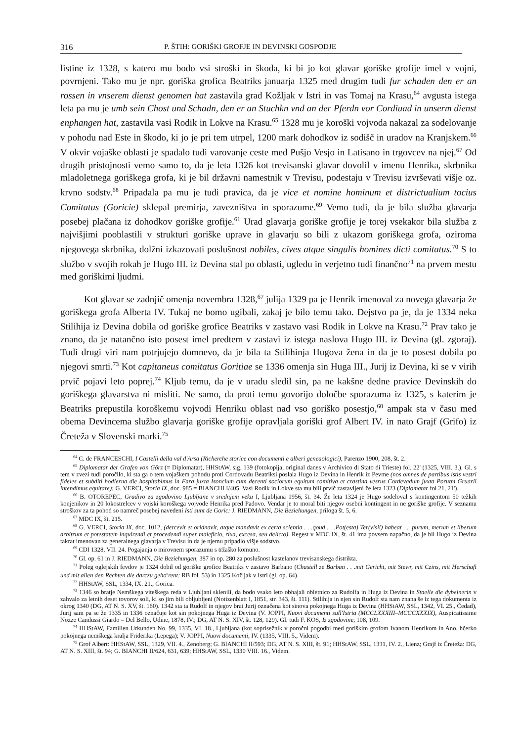316 P. ŠTIH: GORIŠKI GROFJE IN DEVINSKI GOSPODJE
listine iz 1328, s katero mu bodo vsi stroški in škoda, ki bi jo kot glavar goriške grofije imel v vojni, povrnjeni. Tako mu je npr. goriška grofica Beatriks januarja 1325 med drugim tudi fur schaden den er an rossen in vnserem dienst genomen hat zastavila grad Kožljak v Istri in vas Tomaj na Krasu,<sup>64</sup> avgusta istega leta pa mu je umb sein Chost und Schadn, den er an Stuchkn vnd an der Pferdn vor Cordiuad in unserm dienst enphangen hat, zastavila vasi Rodik in Lokve na Krasu.<sup>65</sup> 1328 mu je koroški vojvoda nakazal za sodelovanje v pohodu nad Este in škodo, ki jo je pri tem utrpel, 1200 mark dohodkov iz sodišč in uradov na Kranjskem.<sup>66</sup> V okvir vojaške oblasti je spadalo tudi varovanje ceste med Pušjo Vesjo in Latisano in trgovcev na njej.<sup>67</sup> Od drugih pristojnosti vemo samo to, da je leta 1326 kot trevisanski glavar dovolil v imenu Henrika, skrbnika mladoletnega goriškega grofa, ki je bil državni namestnik v Trevisu, podestaju v Trevisu izvrševati višje oz. krvno sodstv.<sup>68</sup> Pripadala pa mu je tudi pravica, da je vice et nomine hominum et districtualium tocius Comitatus (Goricie) sklepal premirja, zavezništva in sporazume.<sup>69</sup> Vemo tudi, da je bila služba glavarja posebej plačana iz dohodkov goriške grofije.<sup>61</sup> Urad glavarja goriške grofije je torej vsekakor bila služba z najvišjimi pooblastili v strukturi goriške uprave in glavarju so bili z ukazom goriškega grofa, oziroma njegovega skrbnika, dolžni izkazovati poslušnost nobiles, cives atque singulis homines dicti comitatus.<sup>70</sup> S to službo v svojih rokah je Hugo III. iz Devina stal po oblasti, ugledu in verjetno tudi finančno<sup>71</sup> na prvem mestu med goriškimi ljudmi.
Kot glavar se zadnjič omenja novembra 1328,<sup>67</sup> julija 1329 pa je Henrik imenoval za novega glavarja že goriškega grofa Alberta IV. Tukaj ne bomo ugibali, zakaj je bilo temu tako. Dejstvo pa je, da je 1334 neka Stilihija iz Devina dobila od goriške grofice Beatriks v zastavo vasi Rodik in Lokve na Krasu.<sup>72</sup> Prav tako je znano, da je natančno isto posest imel predtem v zastavi iz istega naslova Hugo III. iz Devina (gl. zgoraj). Tudi drugi viri nam potrjujejo domnevo, da je bila ta Stilihinja Hugova žena in da je to posest dobila po njegovi smrti.<sup>73</sup> Kot capitaneus comitatus Goritiae se 1336 omenja sin Huga III., Jurij iz Devina, ki se v virih prvič pojavi leto poprej.<sup>74</sup> Kljub temu, da je v uradu sledil sin, pa ne kakšne dedne pravice Devinskih do goriškega glavarstva ni misliti. Ne samo, da proti temu govorijo določbe sporazuma iz 1325, s katerim je Beatriks prepustila koroškemu vojvodi Henriku oblast nad vso goriško posestjo,<sup>60</sup> ampak sta v času med obema Devincema službo glavarja goriške grofije opravljala goriški grof Albert IV. in nato Grajf (Grifo) iz Čreteža v Slovenski marki.<sup>75</sup>
<sup>64</sup> C. de FRANCESCHI, I Castelli della val d'Arsa (Richerche storice con documenti e alberi geneaologici), Parenzo 1900, 208, št. 2.
<sup>65</sup> Diplomatar der Grafen von Görz (= Diplomatar), HHStAW, sig. 139 (fotokopija, original danes v Archivico di Stato di Trieste) fol. 22' (1325, VIII. 3.). Gl. s tem v zvezi tudi poročilo, ki sta ga o tem vojaškem pohodu proti Cordovadu Beatriksi poslala Hugo iz Devina in Henrik iz Pevme (nos omnes de partibus istis vestri fideles et subditi hodierna die hospitabimus in Fara juxta Isoncium cum decenti sociorum equitum comitiva et crastina vesrus Cordevadum juxta Porutm Gruarii intendimus equitare): G. VERCI, Storia IX, doc. 985 = BIANCHI I/405. Vasi Rodik in Lokve sta mu bili prvič zastavljeni že leta 1323 (Diplomatar fol 21, 21').
<sup>66</sup> B. OTOREPEC, Gradivo za zgodovino Ljubljane v srednjem veku I, Ljubljana 1956, št. 34. Že leta 1324 je Hugo sodeloval s kontingentom 50 težkih konjenikov in 20 lokostrelcev v vojski koroškega vojvode Henrika pred Padovo. Vendar je to moral biti njegov osebni kontingent in ne goriške grofije. V seznamu stroškov za ta pohod so namreč posebej navedeni Isti sunt de Goric: J. RIEDMANN, Die Beziehungen, priloga št. 5, 6.
<sup>67</sup> MDC IX, št. 215.
<sup>68</sup> G. VERCI, Storia IX, doc. 1012, (dercevit et oridnavit, atque mandavit ex certa scientia . . .qoud . . .Pot(esta) Ter(visii) habeat . . .purum, merum et liberum arbitrum et potestatem inquirendi et procedendi super maleficio, rixa, excesa, seu delicto). Regest v MDC IX, št. 41 ima povsem napačno, da je bil Hugo iz Devina takrat imenovan za generalnega glavarja v Trevisu in da je njemu pripadlo višje sodstvo.
<sup>69</sup> CDI 1328, VII. 24. Pogajanja o mirovnem sporazumu s tržaško komuno.
<sup>70</sup> Gl. op. 61 in J. RIEDMANN, Die Beziehungen, 387 in op. 280 za poslušnost kastelanov trevisanskega distrikta.
<sup>71</sup> Poleg oglejskih fevdov je 1324 dobil od goriške grofice Beatriks v zastavo Barbano (Chastell ze Barban . . .mit Gericht, mit Stewr, mit Czins, mit Herschaft und mit allen den Rechten die darczu geho<sup>e</sup>rent: RB fol. 53) in 1325 Kožljak v Istri (gl. op. 64).
<sup>72</sup> HHStAW, SSL, 1334, IX. 21., Gorica.
<sup>73</sup> 1346 so bratje Nemškega viteškega reda v Ljubljani sklenili, da bodo vsako leto obhajali obletnico za Rudolfa in Huga iz Devina in Staelle die dybeinerin v zahvalo za letnih deset tovorov soli, ki so jim bili obljubljeni (Notizenblatt I, 1851, str. 343, št. 111). Stilihija in njen sin Rudolf sta nam znana še iz tega dokumenta iz okrog 1340 (DG, AT N. S. XV, št. 160). 1342 sta ta Rudolf in njegov brat Jurij označena kot sinova pokojnega Huga iz Devina (HHStAW, SSL, 1342, VI. 25., Čedad), Jurij sam pa se že 1335 in 1336 označuje kot sin pokojnega Huga iz Devina (V. JOPPI, Nuovi documenti sull'Istria (MCCLXXXIII–MCCCXXXIX), Auspicatissime Nozze Candussi Giardo – Del Bello, Udine, 1878, IV.; DG, AT N. S. XIV, št. 128, 129). Gl. tudi F. KOS, Iz zgodovine, 108, 109.
<sup>74</sup> HHStAW, Familien Urkunden No. 99, 1335, VI. 18., Ljubljana (kot soprisežnik v poročni pogodbi med goriškim grofom Ivanom Henrikom in Ano, hčerko pokojnega nemškega kralja Friderika (Lepega); V. JOPPI, Nuovi documenti, IV. (1335, VIII. 5., Videm).
<sup>75</sup> Grof Albert: HHStAW, SSL, 1329, VII. 4., Zenoberg; G. BIANCHI II/593; DG, AT N. S. XIII, št. 91; HHStAW, SSL, 1331, IV. 2., Lienz; Grajf iz Čreteža: DG, AT N. S. XIII, št. 94; G. BIANCHI II/624, 631, 639; HHStAW, SSL, 1330 VIII. 16., Videm.